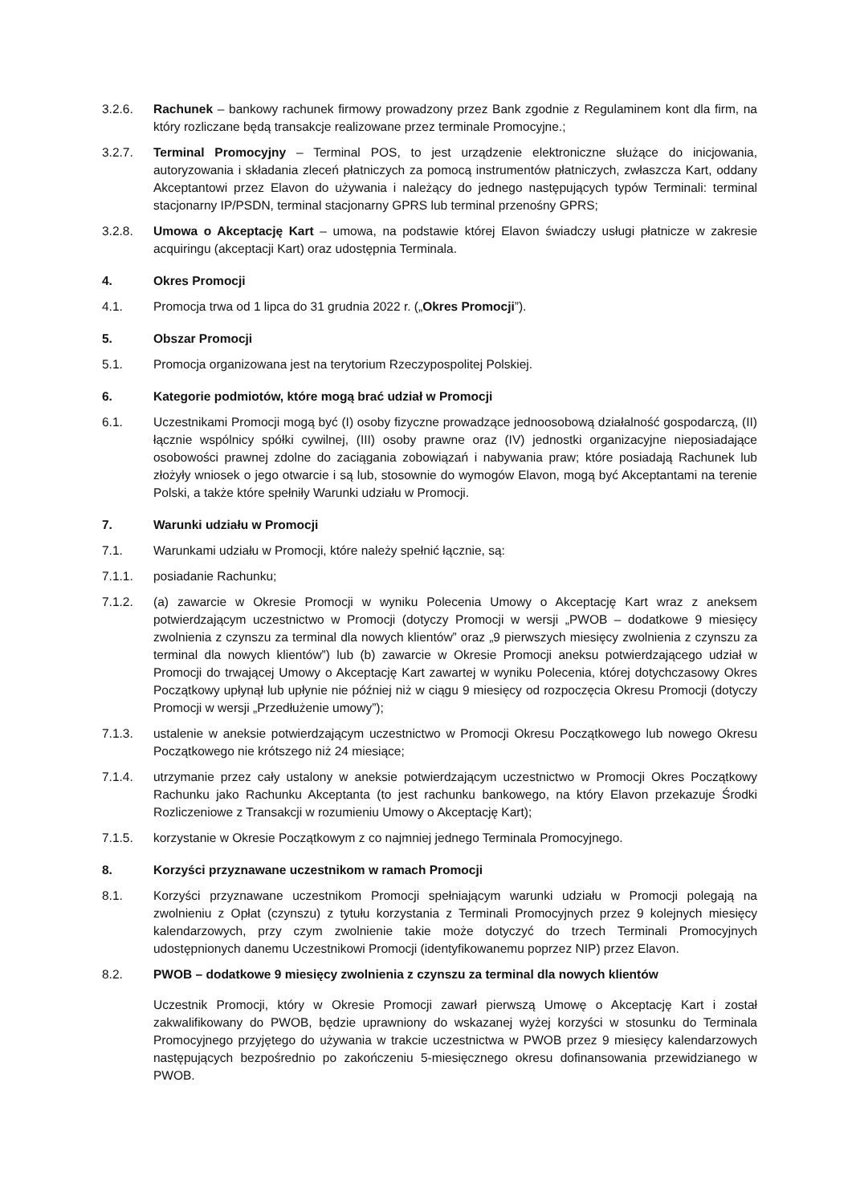3.2.6. Rachunek – bankowy rachunek firmowy prowadzony przez Bank zgodnie z Regulaminem kont dla firm, na który rozliczane będą transakcje realizowane przez terminale Promocyjne.;
3.2.7. Terminal Promocyjny – Terminal POS, to jest urządzenie elektroniczne służące do inicjowania, autoryzowania i składania zleceń płatniczych za pomocą instrumentów płatniczych, zwłaszcza Kart, oddany Akceptantowi przez Elavon do używania i należący do jednego następujących typów Terminali: terminal stacjonarny IP/PSDN, terminal stacjonarny GPRS lub terminal przenośny GPRS;
3.2.8. Umowa o Akceptację Kart – umowa, na podstawie której Elavon świadczy usługi płatnicze w zakresie acquiringu (akceptacji Kart) oraz udostępnia Terminala.
4. Okres Promocji
4.1. Promocja trwa od 1 lipca do 31 grudnia 2022 r. („Okres Promocji”).
5. Obszar Promocji
5.1. Promocja organizowana jest na terytorium Rzeczypospolitej Polskiej.
6. Kategorie podmiotów, które mogą brać udział w Promocji
6.1. Uczestnikami Promocji mogą być (I) osoby fizyczne prowadzące jednoosobową działalność gospodarczą, (II) łącznie wspólnicy spółki cywilnej, (III) osoby prawne oraz (IV) jednostki organizacyjne nieposiadające osobowości prawnej zdolne do zaciągania zobowiązań i nabywania praw; które posiadają Rachunek lub złożyły wniosek o jego otwarcie i są lub, stosownie do wymogów Elavon, mogą być Akceptantami na terenie Polski, a także które spełniły Warunki udziału w Promocji.
7. Warunki udziału w Promocji
7.1. Warunkami udziału w Promocji, które należy spełnić łącznie, są:
7.1.1. posiadanie Rachunku;
7.1.2. (a) zawarcie w Okresie Promocji w wyniku Polecenia Umowy o Akceptację Kart wraz z aneksem potwierdzającym uczestnictwo w Promocji (dotyczy Promocji w wersji „PWOB – dodatkowe 9 miesięcy zwolnienia z czynszu za terminal dla nowych klientów” oraz „9 pierwszych miesięcy zwolnienia z czynszu za terminal dla nowych klientów”) lub (b) zawarcie w Okresie Promocji aneksu potwierdzającego udział w Promocji do trwającej Umowy o Akceptację Kart zawartej w wyniku Polecenia, której dotychczasowy Okres Początkowy upłynął lub upłynie nie później niż w ciągu 9 miesięcy od rozpoczęcia Okresu Promocji (dotyczy Promocji w wersji „Przedłużenie umowy”);
7.1.3. ustalenie w aneksie potwierdzającym uczestnictwo w Promocji Okresu Początkowego lub nowego Okresu Początkowego nie krótszego niż 24 miesiące;
7.1.4. utrzymanie przez cały ustalony w aneksie potwierdzającym uczestnictwo w Promocji Okres Początkowy Rachunku jako Rachunku Akceptanta (to jest rachunku bankowego, na który Elavon przekazuje Środki Rozliczeniowe z Transakcji w rozumieniu Umowy o Akceptację Kart);
7.1.5. korzystanie w Okresie Początkowym z co najmniej jednego Terminala Promocyjnego.
8. Korzyści przyznawane uczestnikom w ramach Promocji
8.1. Korzyści przyznawane uczestnikom Promocji spełniającym warunki udziału w Promocji polegają na zwolnieniu z Opłat (czynszu) z tytułu korzystania z Terminali Promocyjnych przez 9 kolejnych miesięcy kalendarzowych, przy czym zwolnienie takie może dotyczyć do trzech Terminali Promocyjnych udostępnionych danemu Uczestnikowi Promocji (identyfikowanemu poprzez NIP) przez Elavon.
8.2. PWOB – dodatkowe 9 miesięcy zwolnienia z czynszu za terminal dla nowych klientów
Uczestnik Promocji, który w Okresie Promocji zawarł pierwszą Umowę o Akceptację Kart i został zakwalifikowany do PWOB, będzie uprawniony do wskazanej wyżej korzyści w stosunku do Terminala Promocyjnego przyjętego do używania w trakcie uczestnictwa w PWOB przez 9 miesięcy kalendarzowych następujących bezpośrednio po zakończeniu 5-miesięcznego okresu dofinansowania przewidzianego w PWOB.